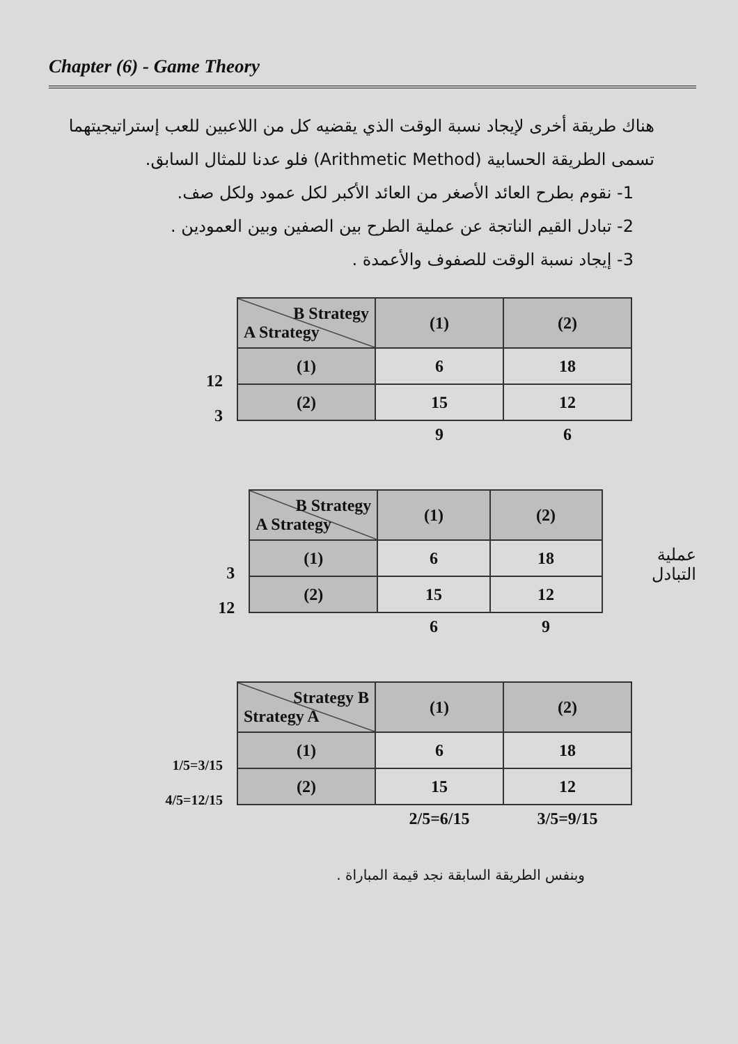Chapter (6) - Game Theory
هناك طريقة أخرى لإيجاد نسبة الوقت الذي يقضيه كل من اللاعبين للعب إستراتيجيتهما تسمى الطريقة الحسابية (Arithmetic Method) فلو عدنا للمثال السابق.
1- نقوم بطرح العائد الأصغر من العائد الأكبر لكل عمود ولكل صف.
2- تبادل القيم الناتجة عن عملية الطرح بين الصفين وبين العمودين .
3- إيجاد نسبة الوقت للصفوف والأعمدة .
12
3
| B Strategy A Strategy | (1) | (2) |
| --- | --- | --- |
| (1) | 6 | 18 |
| (2) | 15 | 12 |
| | 9 | 6 |
3
12
| B Strategy A Strategy | (1) | (2) |
| --- | --- | --- |
| (1) | 6 | 18 |
| (2) | 15 | 12 |
| | 6 | 9 |
عملية التبادل
1/5=3/15
4/5=12/15
| Strategy B Strategy A | (1) | (2) |
| --- | --- | --- |
| (1) | 6 | 18 |
| (2) | 15 | 12 |
| | 2/5=6/15 | 3/5=9/15 |
وبنفس الطريقة السابقة نجد قيمة المباراة .